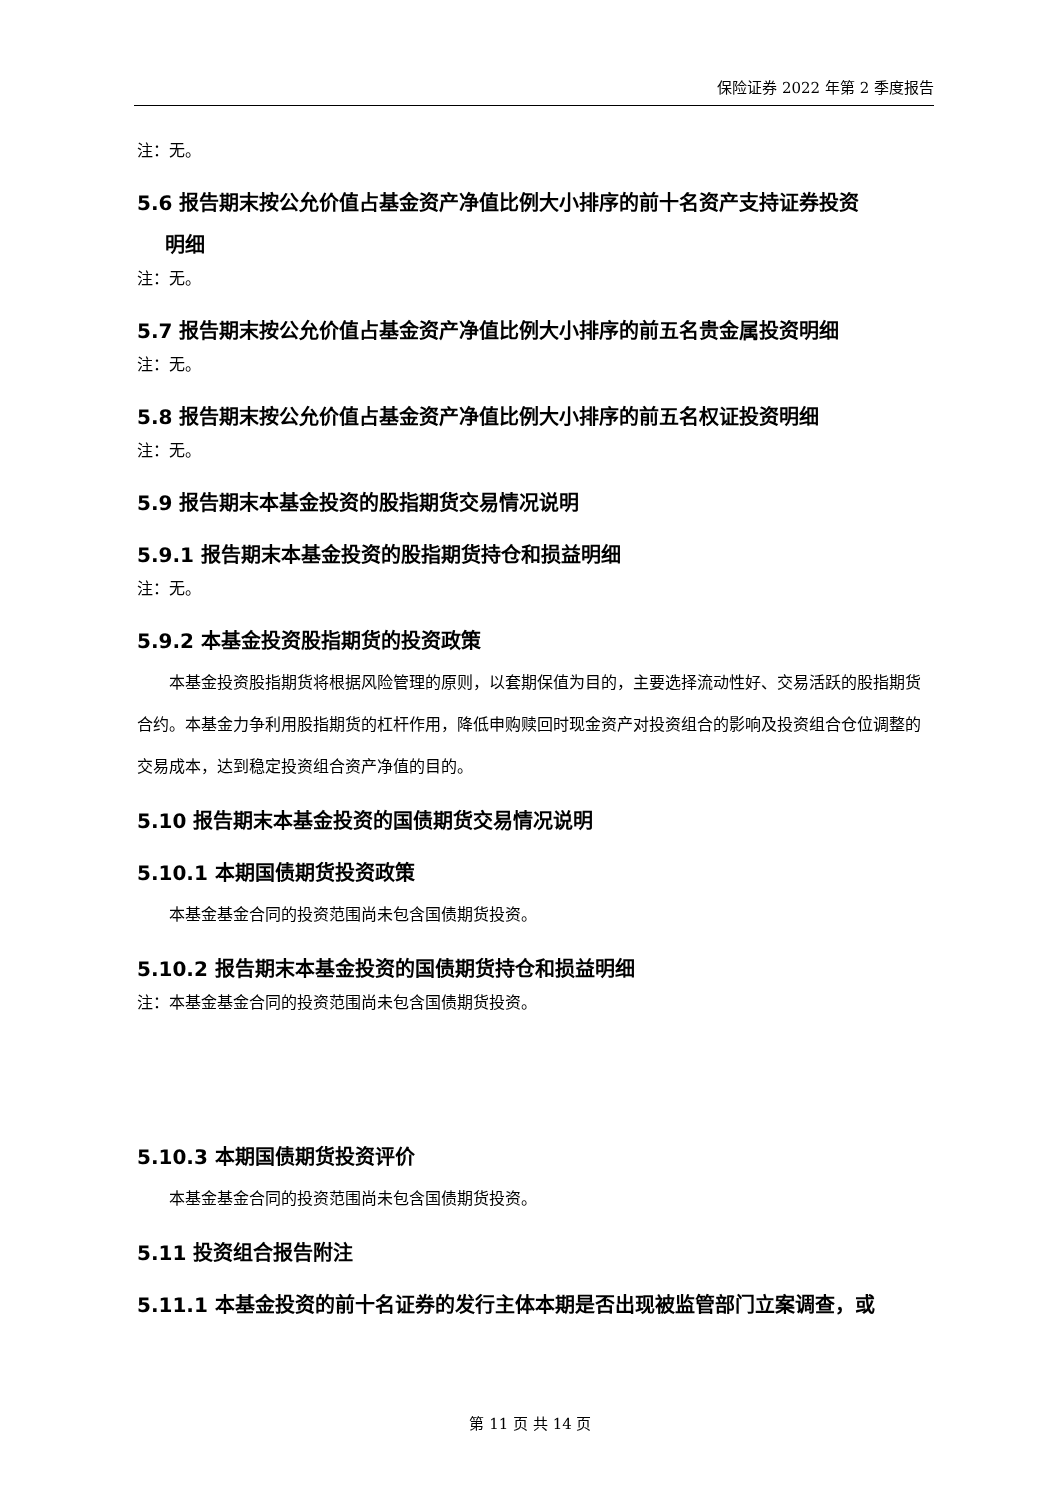保险证券 2022 年第 2 季度报告
注：无。
5.6 报告期末按公允价值占基金资产净值比例大小排序的前十名资产支持证券投资
明细
注：无。
5.7 报告期末按公允价值占基金资产净值比例大小排序的前五名贵金属投资明细
注：无。
5.8 报告期末按公允价值占基金资产净值比例大小排序的前五名权证投资明细
注：无。
5.9 报告期末本基金投资的股指期货交易情况说明
5.9.1 报告期末本基金投资的股指期货持仓和损益明细
注：无。
5.9.2 本基金投资股指期货的投资政策
本基金投资股指期货将根据风险管理的原则，以套期保值为目的，主要选择流动性好、交易活跃的股指期货合约。本基金力争利用股指期货的杠杆作用，降低申购赎回时现金资产对投资组合的影响及投资组合仓位调整的交易成本，达到稳定投资组合资产净值的目的。
5.10 报告期末本基金投资的国债期货交易情况说明
5.10.1 本期国债期货投资政策
本基金基金合同的投资范围尚未包含国债期货投资。
5.10.2 报告期末本基金投资的国债期货持仓和损益明细
注：本基金基金合同的投资范围尚未包含国债期货投资。
5.10.3 本期国债期货投资评价
本基金基金合同的投资范围尚未包含国债期货投资。
5.11 投资组合报告附注
5.11.1 本基金投资的前十名证券的发行主体本期是否出现被监管部门立案调查，或
第 11 页 共 14 页